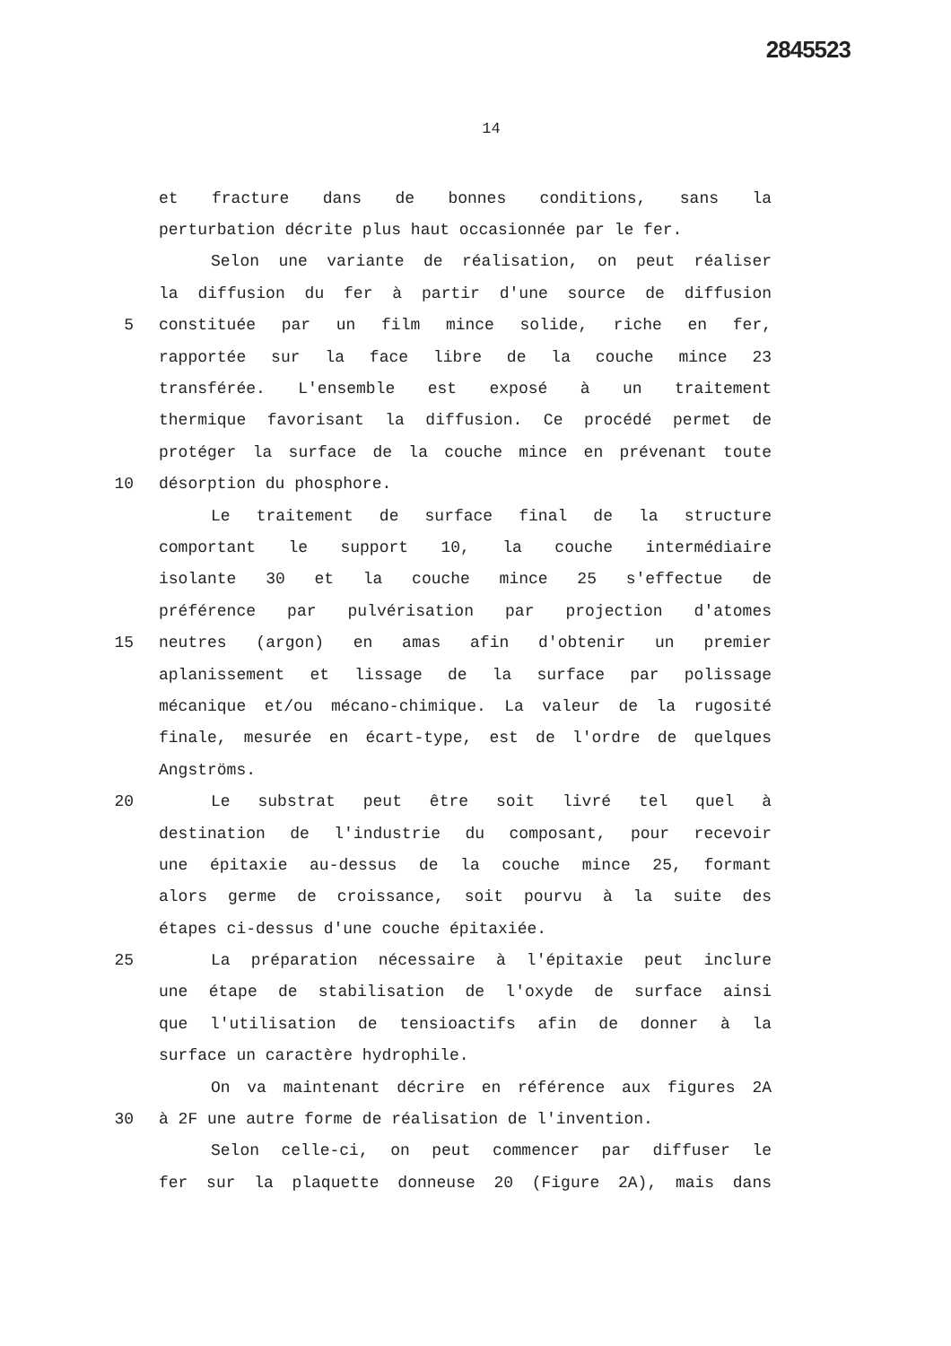2845523
14
et fracture dans de bonnes conditions, sans la
perturbation décrite plus haut occasionnée par le fer.
Selon une variante de réalisation, on peut réaliser
la diffusion du fer à partir d'une source de diffusion
5 constituée par un film mince solide, riche en fer,
rapportée sur la face libre de la couche mince 23
transférée. L'ensemble est exposé à un traitement
thermique favorisant la diffusion. Ce procédé permet de
protéger la surface de la couche mince en prévenant toute
10 désorption du phosphore.
Le traitement de surface final de la structure
comportant le support 10, la couche intermédiaire
isolante 30 et la couche mince 25 s'effectue de
préférence par pulvérisation par projection d'atomes
15 neutres (argon) en amas afin d'obtenir un premier
aplanissement et lissage de la surface par polissage
mécanique et/ou mécano-chimique. La valeur de la rugosité
finale, mesurée en écart-type, est de l'ordre de quelques
Angströms.
20 Le substrat peut être soit livré tel quel à
destination de l'industrie du composant, pour recevoir
une épitaxie au-dessus de la couche mince 25, formant
alors germe de croissance, soit pourvu à la suite des
étapes ci-dessus d'une couche épitaxiée.
25 La préparation nécessaire à l'épitaxie peut inclure
une étape de stabilisation de l'oxyde de surface ainsi
que l'utilisation de tensioactifs afin de donner à la
surface un caractère hydrophile.
On va maintenant décrire en référence aux figures 2A
30 à 2F une autre forme de réalisation de l'invention.
Selon celle-ci, on peut commencer par diffuser le
fer sur la plaquette donneuse 20 (Figure 2A), mais dans